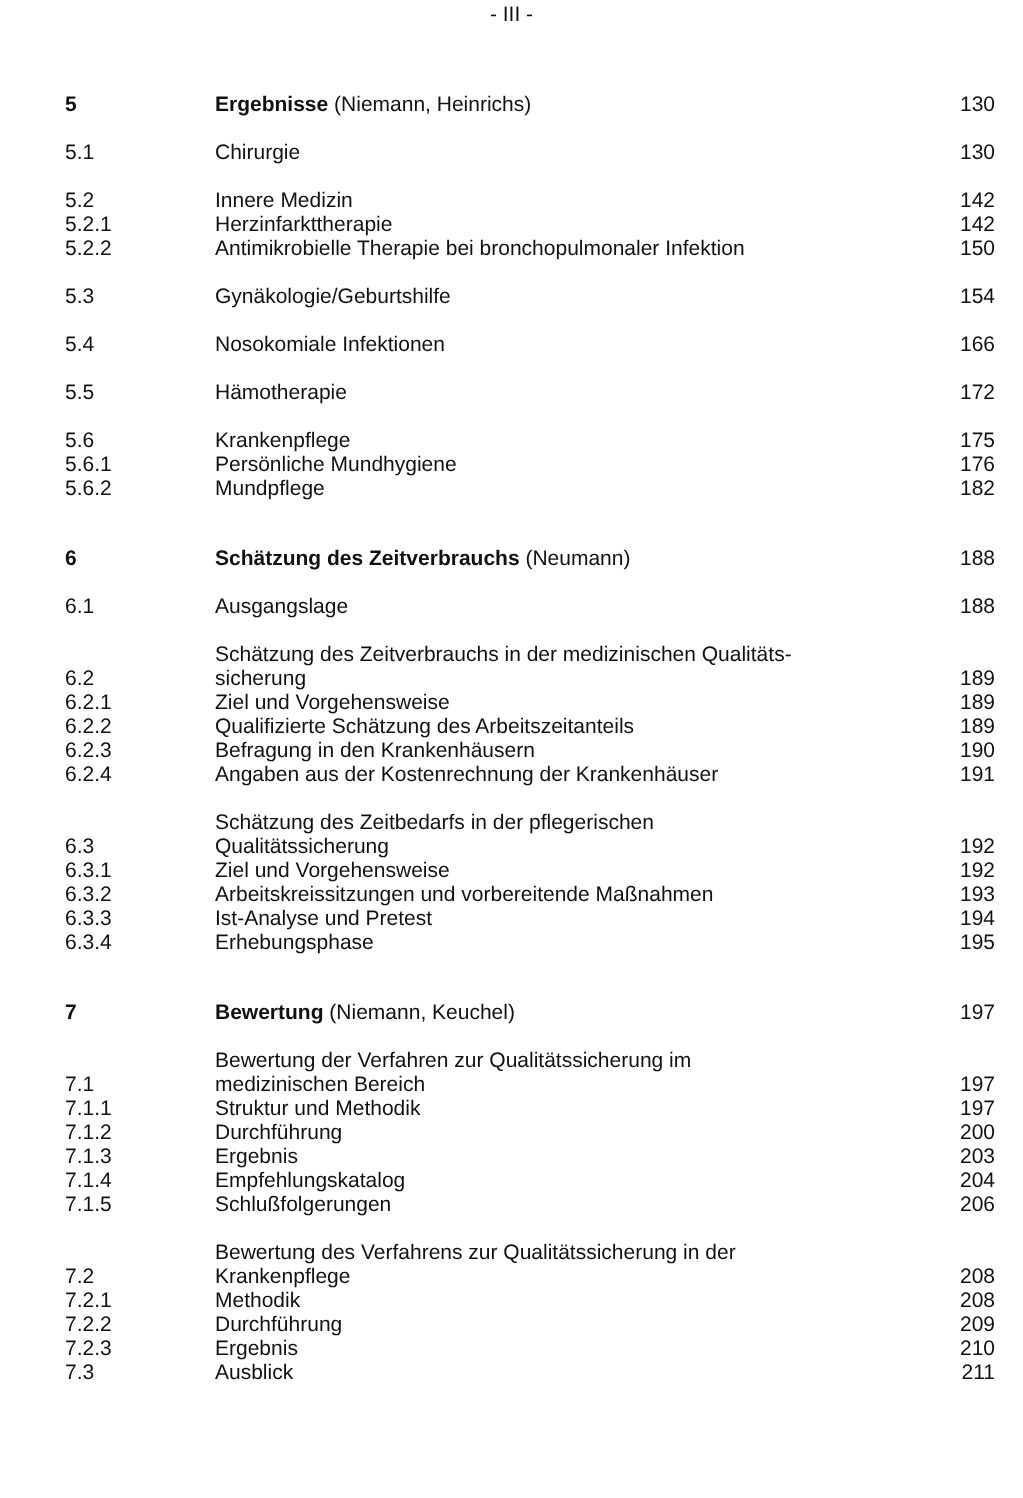- III -
| 5 | Ergebnisse (Niemann, Heinrichs) | 130 |
| 5.1 | Chirurgie | 130 |
| 5.2 | Innere Medizin | 142 |
| 5.2.1 | Herzinfarkttherapie | 142 |
| 5.2.2 | Antimikrobielle Therapie bei bronchopulmonaler Infektion | 150 |
| 5.3 | Gynäkologie/Geburtshilfe | 154 |
| 5.4 | Nosokomiale Infektionen | 166 |
| 5.5 | Hämotherapie | 172 |
| 5.6 | Krankenpflege | 175 |
| 5.6.1 | Persönliche Mundhygiene | 176 |
| 5.6.2 | Mundpflege | 182 |
| 6 | Schätzung des Zeitverbrauchs (Neumann) | 188 |
| 6.1 | Ausgangslage | 188 |
| 6.2 | Schätzung des Zeitverbrauchs in der medizinischen Qualitäts- sicherung | 189 |
| 6.2.1 | Ziel und Vorgehensweise | 189 |
| 6.2.2 | Qualifizierte Schätzung des Arbeitszeitanteils | 189 |
| 6.2.3 | Befragung in den Krankenhäusern | 190 |
| 6.2.4 | Angaben aus der Kostenrechnung der Krankenhäuser | 191 |
| 6.3 | Schätzung des Zeitbedarfs in der pflegerischen Qualitätssicherung | 192 |
| 6.3.1 | Ziel und Vorgehensweise | 192 |
| 6.3.2 | Arbeitskreissitzungen und vorbereitende Maßnahmen | 193 |
| 6.3.3 | Ist-Analyse und Pretest | 194 |
| 6.3.4 | Erhebungsphase | 195 |
| 7 | Bewertung (Niemann, Keuchel) | 197 |
| 7.1 | Bewertung der Verfahren zur Qualitätssicherung im medizinischen Bereich | 197 |
| 7.1.1 | Struktur und Methodik | 197 |
| 7.1.2 | Durchführung | 200 |
| 7.1.3 | Ergebnis | 203 |
| 7.1.4 | Empfehlungskatalog | 204 |
| 7.1.5 | Schlußfolgerungen | 206 |
| 7.2 | Bewertung des Verfahrens zur Qualitätssicherung in der Krankenpflege | 208 |
| 7.2.1 | Methodik | 208 |
| 7.2.2 | Durchführung | 209 |
| 7.2.3 | Ergebnis | 210 |
| 7.3 | Ausblick | 211 |